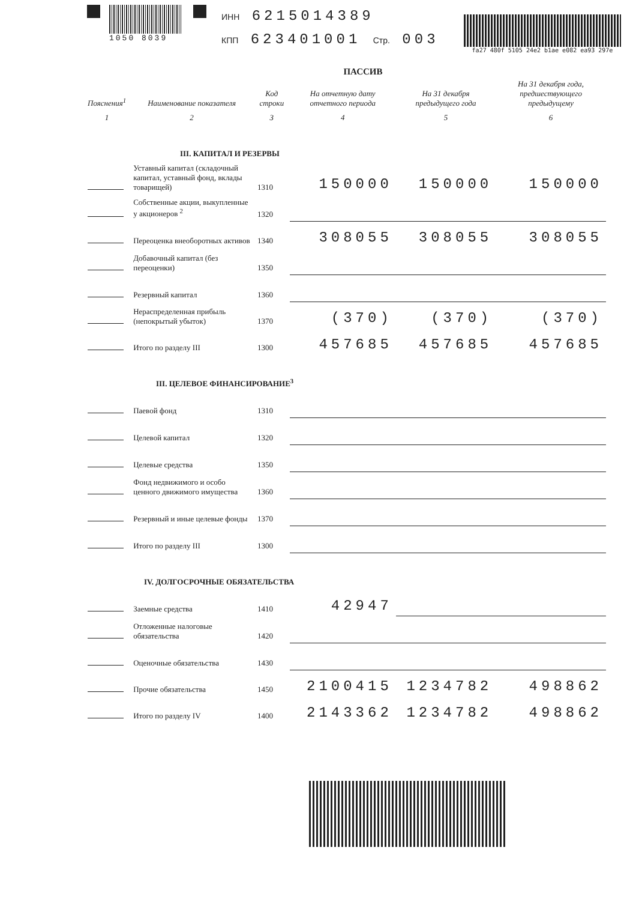1050 8039
ИНН 6215014389
КПП 623401001 Стр. 003
fa27 480f 5105 24e2 b1ae e082 ea93 297e
ПАССИВ
| Пояснения<sup>1</sup> | Наименование показателя | Код строки | На отчетную дату отчетного периода | На 31 декабря предыдущего года | На 31 декабря года, предшествующего предыдущему |
| --- | --- | --- | --- | --- | --- |
| 1 | 2 | 3 | 4 | 5 | 6 |
| III. КАПИТАЛ И РЕЗЕРВЫ | | | | | |
| | Уставный капитал (складочный капитал, уставный фонд, вклады товарищей) | 1310 | 150000 | 150000 | 150000 |
| | Собственные акции, выкупленные у акционеров <sup>2</sup> | 1320 | | | |
| | Переоценка внеоборотных активов | 1340 | 308055 | 308055 | 308055 |
| | Добавочный капитал (без переоценки) | 1350 | | | |
| | Резервный капитал | 1360 | | | |
| | Нераспределенная прибыль (непокрытый убыток) | 1370 | (370) | (370) | (370) |
| | Итого по разделу III | 1300 | 457685 | 457685 | 457685 |
| III. ЦЕЛЕВОЕ ФИНАНСИРОВАНИЕ<sup>3</sup> | | | | | |
| | Паевой фонд | 1310 | | | |
| | Целевой капитал | 1320 | | | |
| | Целевые средства | 1350 | | | |
| | Фонд недвижимого и особо ценного движимого имущества | 1360 | | | |
| | Резервный и иные целевые фонды | 1370 | | | |
| | Итого по разделу III | 1300 | | | |
| IV. ДОЛГОСРОЧНЫЕ ОБЯЗАТЕЛЬСТВА | | | | | |
| | Заемные средства | 1410 | 42947 | | |
| | Отложенные налоговые обязательства | 1420 | | | |
| | Оценочные обязательства | 1430 | | | |
| | Прочие обязательства | 1450 | 2100415 | 1234782 | 498862 |
| | Итого по разделу IV | 1400 | 2143362 | 1234782 | 498862 |